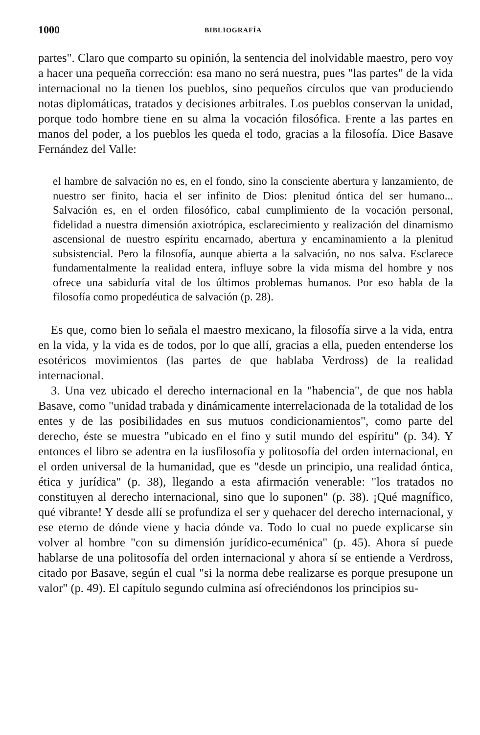1000 BIBLIOGRAFÍA
partes". Claro que comparto su opinión, la sentencia del inolvidable maestro, pero voy a hacer una pequeña corrección: esa mano no será nuestra, pues "las partes" de la vida internacional no la tienen los pueblos, sino pequeños círculos que van produciendo notas diplomáticas, tratados y decisiones arbitrales. Los pueblos conservan la unidad, porque todo hombre tiene en su alma la vocación filosófica. Frente a las partes en manos del poder, a los pueblos les queda el todo, gracias a la filosofía. Dice Basave Fernández del Valle:
el hambre de salvación no es, en el fondo, sino la consciente abertura y lanzamiento, de nuestro ser finito, hacia el ser infinito de Dios: plenitud óntica del ser humano... Salvación es, en el orden filosófico, cabal cumplimiento de la vocación personal, fidelidad a nuestra dimensión axiotrópica, esclarecimiento y realización del dinamismo ascensional de nuestro espíritu encarnado, abertura y encaminamiento a la plenitud subsistencial. Pero la filosofía, aunque abierta a la salvación, no nos salva. Esclarece fundamentalmente la realidad entera, influye sobre la vida misma del hombre y nos ofrece una sabiduría vital de los últimos problemas humanos. Por eso habla de la filosofía como propedéutica de salvación (p. 28).
Es que, como bien lo señala el maestro mexicano, la filosofía sirve a la vida, entra en la vida, y la vida es de todos, por lo que allí, gracias a ella, pueden entenderse los esotéricos movimientos (las partes de que hablaba Verdross) de la realidad internacional.
3. Una vez ubicado el derecho internacional en la "habencia", de que nos habla Basave, como "unidad trabada y dinámicamente interrelacionada de la totalidad de los entes y de las posibilidades en sus mutuos condicionamientos", como parte del derecho, éste se muestra "ubicado en el fino y sutil mundo del espíritu" (p. 34). Y entonces el libro se adentra en la iusfilosofía y politosofía del orden internacional, en el orden universal de la humanidad, que es "desde un principio, una realidad óntica, ética y jurídica" (p. 38), llegando a esta afirmación venerable: "los tratados no constituyen al derecho internacional, sino que lo suponen" (p. 38). ¡Qué magnífico, qué vibrante! Y desde allí se profundiza el ser y quehacer del derecho internacional, y ese eterno de dónde viene y hacia dónde va. Todo lo cual no puede explicarse sin volver al hombre "con su dimensión jurídico-ecuménica" (p. 45). Ahora sí puede hablarse de una politosofía del orden internacional y ahora sí se entiende a Verdross, citado por Basave, según el cual "si la norma debe realizarse es porque presupone un valor" (p. 49). El capítulo segundo culmina así ofreciéndonos los principios su-